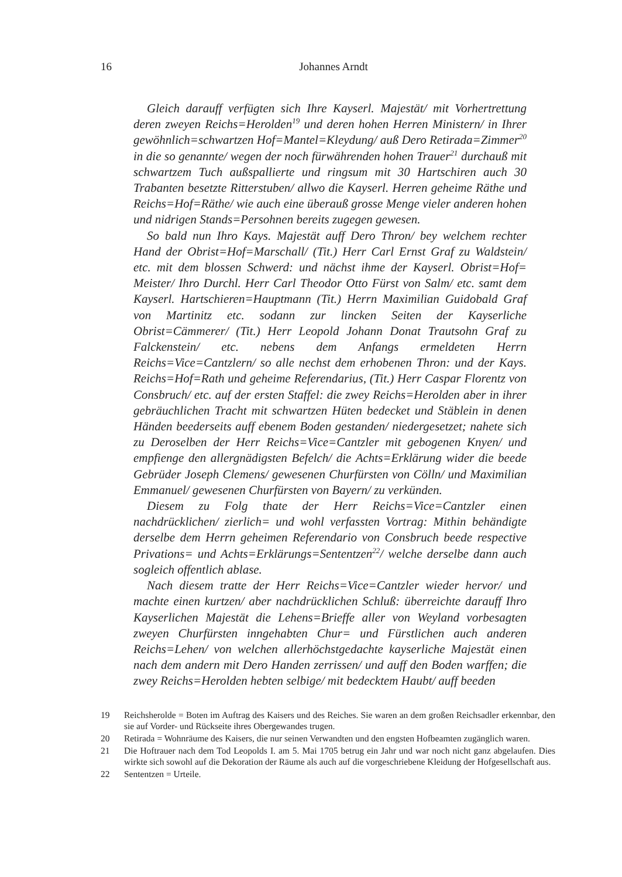16
Johannes Arndt
Gleich darauff verfügten sich Ihre Kayserl. Majestät/ mit Vorhertrettung deren zweyen Reichs=Herolden<sup>19</sup> und deren hohen Herren Ministern/ in Ihrer gewöhnlich=schwartzen Hof=Mantel=Kleydung/ auß Dero Retirada=Zimmer<sup>20</sup> in die so genannte/ wegen der noch fürwährenden hohen Trauer<sup>21</sup> durchauß mit schwartzem Tuch außspallierte und ringsum mit 30 Hartschiren auch 30 Trabanten besetzte Ritterstuben/ allwo die Kayserl. Herren geheime Räthe und Reichs=Hof=Räthe/ wie auch eine überauß grosse Menge vieler anderen hohen und nidrigen Stands=Persohnen bereits zugegen gewesen.
So bald nun Ihro Kays. Majestät auff Dero Thron/ bey welchem rechter Hand der Obrist=Hof=Marschall/ (Tit.) Herr Carl Ernst Graf zu Waldstein/ etc. mit dem blossen Schwerd: und nächst ihme der Kayserl. Obrist=Hof= Meister/ Ihro Durchl. Herr Carl Theodor Otto Fürst von Salm/ etc. samt dem Kayserl. Hartschieren=Hauptmann (Tit.) Herrn Maximilian Guidobald Graf von Martinitz etc. sodann zur lincken Seiten der Kayserliche Obrist=Cämmerer/ (Tit.) Herr Leopold Johann Donat Trautsohn Graf zu Falckenstein/ etc. nebens dem Anfangs ermeldeten Herrn Reichs=Vice=Cantzlern/ so alle nechst dem erhobenen Thron: und der Kays. Reichs=Hof=Rath und geheime Referendarius, (Tit.) Herr Caspar Florentz von Consbruch/ etc. auf der ersten Staffel: die zwey Reichs=Herolden aber in ihrer gebräuchlichen Tracht mit schwartzen Hüten bedecket und Stäblein in denen Händen beederseits auff ebenem Boden gestanden/ niedergesetzet; nahete sich zu Deroselben der Herr Reichs=Vice=Cantzler mit gebogenen Knyen/ und empfienge den allergnädigsten Befelch/ die Achts=Erklärung wider die beede Gebrüder Joseph Clemens/ gewesenen Churfürsten von Cölln/ und Maximilian Emmanuel/ gewesenen Churfürsten von Bayern/ zu verkünden.
Diesem zu Folg thate der Herr Reichs=Vice=Cantzler einen nachdrücklichen/ zierlich= und wohl verfassten Vortrag: Mithin behändigte derselbe dem Herrn geheimen Referendario von Consbruch beede respective Privations= und Achts=Erklärungs=Sententzen<sup>22</sup>/ welche derselbe dann auch sogleich offentlich ablase.
Nach diesem tratte der Herr Reichs=Vice=Cantzler wieder hervor/ und machte einen kurtzen/ aber nachdrücklichen Schluß: überreichte darauff Ihro Kayserlichen Majestät die Lehens=Brieffe aller von Weyland vorbesagten zweyen Churfürsten inngehabten Chur= und Fürstlichen auch anderen Reichs=Lehen/ von welchen allerhöchstgedachte kayserliche Majestät einen nach dem andern mit Dero Handen zerrissen/ und auff den Boden warffen; die zwey Reichs=Herolden hebten selbige/ mit bedecktem Haubt/ auff beeden
19 Reichsherolde = Boten im Auftrag des Kaisers und des Reiches. Sie waren an dem großen Reichsadler erkennbar, den sie auf Vorder- und Rückseite ihres Obergewandes trugen.
20 Retirada = Wohnräume des Kaisers, die nur seinen Verwandten und den engsten Hofbeamten zugänglich waren.
21 Die Hoftrauer nach dem Tod Leopolds I. am 5. Mai 1705 betrug ein Jahr und war noch nicht ganz abgelaufen. Dies wirkte sich sowohl auf die Dekoration der Räume als auch auf die vorgeschriebene Kleidung der Hofgesellschaft aus.
22 Sententzen = Urteile.